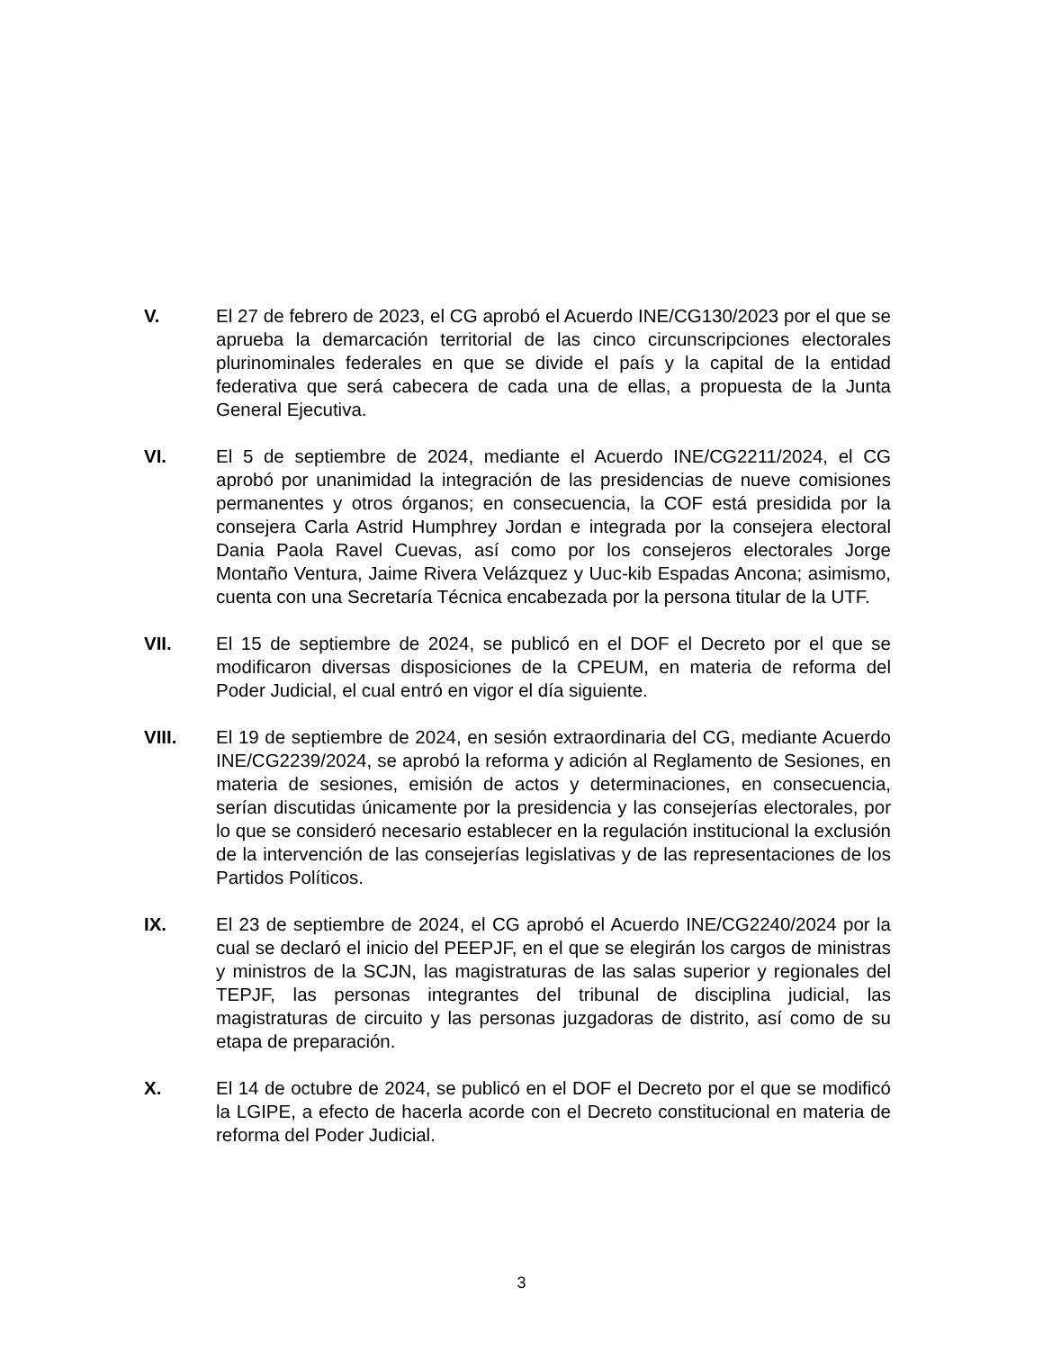V. El 27 de febrero de 2023, el CG aprobó el Acuerdo INE/CG130/2023 por el que se aprueba la demarcación territorial de las cinco circunscripciones electorales plurinominales federales en que se divide el país y la capital de la entidad federativa que será cabecera de cada una de ellas, a propuesta de la Junta General Ejecutiva.
VI. El 5 de septiembre de 2024, mediante el Acuerdo INE/CG2211/2024, el CG aprobó por unanimidad la integración de las presidencias de nueve comisiones permanentes y otros órganos; en consecuencia, la COF está presidida por la consejera Carla Astrid Humphrey Jordan e integrada por la consejera electoral Dania Paola Ravel Cuevas, así como por los consejeros electorales Jorge Montaño Ventura, Jaime Rivera Velázquez y Uuc-kib Espadas Ancona; asimismo, cuenta con una Secretaría Técnica encabezada por la persona titular de la UTF.
VII. El 15 de septiembre de 2024, se publicó en el DOF el Decreto por el que se modificaron diversas disposiciones de la CPEUM, en materia de reforma del Poder Judicial, el cual entró en vigor el día siguiente.
VIII. El 19 de septiembre de 2024, en sesión extraordinaria del CG, mediante Acuerdo INE/CG2239/2024, se aprobó la reforma y adición al Reglamento de Sesiones, en materia de sesiones, emisión de actos y determinaciones, en consecuencia, serían discutidas únicamente por la presidencia y las consejerías electorales, por lo que se consideró necesario establecer en la regulación institucional la exclusión de la intervención de las consejerías legislativas y de las representaciones de los Partidos Políticos.
IX. El 23 de septiembre de 2024, el CG aprobó el Acuerdo INE/CG2240/2024 por la cual se declaró el inicio del PEEPJF, en el que se elegirán los cargos de ministras y ministros de la SCJN, las magistraturas de las salas superior y regionales del TEPJF, las personas integrantes del tribunal de disciplina judicial, las magistraturas de circuito y las personas juzgadoras de distrito, así como de su etapa de preparación.
X. El 14 de octubre de 2024, se publicó en el DOF el Decreto por el que se modificó la LGIPE, a efecto de hacerla acorde con el Decreto constitucional en materia de reforma del Poder Judicial.
3